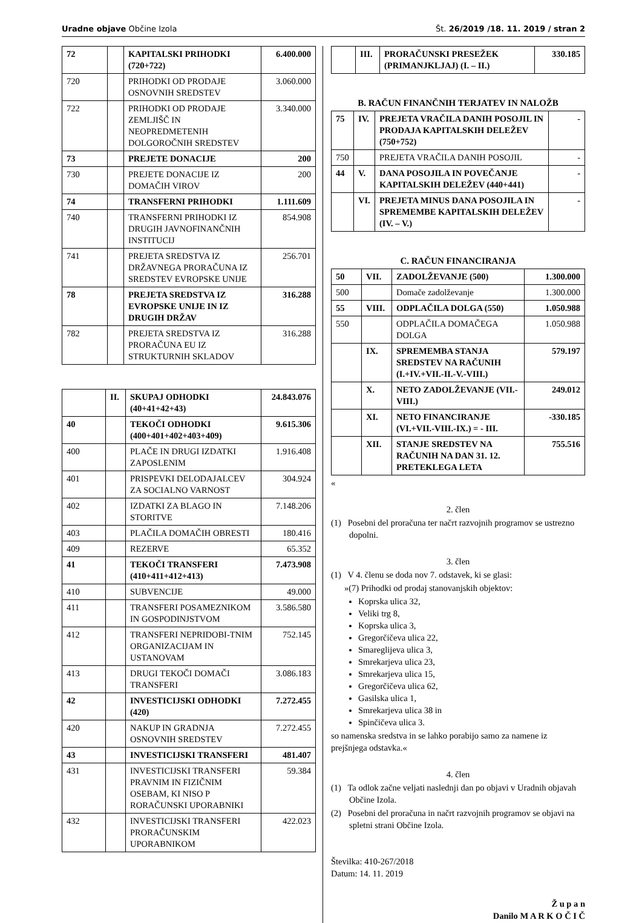Uradne objave Občine Izola Št. 26/2019 /18. 11. 2019 / stran 2
| 72 | | KAPITALSKI PRIHODKI (720+722) | 6.400.000 |
| 720 | | PRIHODKI OD PRODAJE OSNOVNIH SREDSTEV | 3.060.000 |
| 722 | | PRIHODKI OD PRODAJE ZEMLJIŠČ IN NEOPREDMETENIH DOLGOROČNIH SREDSTEV | 3.340.000 |
| 73 | | PREJETE DONACIJE | 200 |
| 730 | | PREJETE DONACIJE IZ DOMAČIH VIROV | 200 |
| 74 | | TRANSFERNI PRIHODKI | 1.111.609 |
| 740 | | TRANSFERNI PRIHODKI IZ DRUGIH JAVNOFINANČNIH INSTITUCIJ | 854.908 |
| 741 | | PREJETA SREDSTVA IZ DRŽAVNEGA PRORAČUNA IZ SREDSTEV EVROPSKE UNIJE | 256.701 |
| 78 | | PREJETA SREDSTVA IZ EVROPSKE UNIJE IN IZ DRUGIH DRŽAV | 316.288 |
| 782 | | PREJETA SREDSTVA IZ PRORAČUNA EU IZ STRUKTURNIH SKLADOV | 316.288 |
| | II. | SKUPAJ ODHODKI (40+41+42+43) | 24.843.076 |
| 40 | | TEKOČI ODHODKI (400+401+402+403+409) | 9.615.306 |
| 400 | | PLAČE IN DRUGI IZDATKI ZAPOSLENIM | 1.916.408 |
| 401 | | PRISPEVKI DELODAJALCEV ZA SOCIALNO VARNOST | 304.924 |
| 402 | | IZDATKI ZA BLAGO IN STORITVE | 7.148.206 |
| 403 | | PLAČILA DOMAČIH OBRESTI | 180.416 |
| 409 | | REZERVE | 65.352 |
| 41 | | TEKOČI TRANSFERI (410+411+412+413) | 7.473.908 |
| 410 | | SUBVENCIJE | 49.000 |
| 411 | | TRANSFERI POSAMEZNIKOM IN GOSPODINJSTVOM | 3.586.580 |
| 412 | | TRANSFERI NEPRIDOBI-TNIM ORGANIZACIJAM IN USTANOVAM | 752.145 |
| 413 | | DRUGI TEKOČI DOMAČI TRANSFERI | 3.086.183 |
| 42 | | INVESTICIJSKI ODHODKI (420) | 7.272.455 |
| 420 | | NAKUP IN GRADNJA OSNOVNIH SREDSTEV | 7.272.455 |
| 43 | | INVESTICIJSKI TRANSFERI | 481.407 |
| 431 | | INVESTICIJSKI TRANSFERI PRAVNIM IN FIZIČNIM OSEBAM, KI NISO P RORAČUNSKI UPORABNIKI | 59.384 |
| 432 | | INVESTICIJSKI TRANSFERI PRORAČUNSKIM UPORABNIKOM | 422.023 |
| | III. | PRORAČUNSKI PRESEŽEK (PRIMANJKLJAJ) (I. – II.) | 330.185 |
B. RAČUN FINANČNIH TERJATEV IN NALOŽB
| 75 | IV. | PREJETA VRAČILA DANIH POSOJIL IN PRODAJA KAPITALSKIH DELEŽEV (750+752) | - |
| 750 | | PREJETA VRAČILA DANIH POSOJIL | - |
| 44 | V. | DANA POSOJILA IN POVEČANJE KAPITALSKIH DELEŽEV (440+441) | - |
| | VI. | PREJETA MINUS DANA POSOJILA IN SPREMEMBE KAPITALSKIH DELEŽEV (IV. – V.) | - |
C. RAČUN FINANCIRANJA
| 50 | VII. | ZADOLŽEVANJE (500) | 1.300.000 |
| 500 | | Domače zadolževanje | 1.300.000 |
| 55 | VIII. | ODPLAČILA DOLGA (550) | 1.050.988 |
| 550 | | ODPLAČILA DOMAČEGA DOLGA | 1.050.988 |
| | IX. | SPREMEMBA STANJA SREDSTEV NA RAČUNIH (I.+IV.+VII.-II.-V.-VIII.) | 579.197 |
| | X. | NETO ZADOLŽEVANJE (VII.-VIII.) | 249.012 |
| | XI. | NETO FINANCIRANJE (VI.+VII.-VIII.-IX.) = - III. | -330.185 |
| | XII. | STANJE SREDSTEV NA RAČUNIH NA DAN 31. 12. PRETEKLEGA LETA | 755.516 |
«
2. člen
(1) Posebni del proračuna ter načrt razvojnih programov se ustrezno dopolni.
3. člen
(1) V 4. členu se doda nov 7. odstavek, ki se glasi:
»(7) Prihodki od prodaj stanovanjskih objektov:
Koprska ulica 32,
Veliki trg 8,
Koprska ulica 3,
Gregorčičeva ulica 22,
Smareglijeva ulica 3,
Smrekarjeva ulica 23,
Smrekarjeva ulica 15,
Gregorčičeva ulica 62,
Gasilska ulica 1,
Smrekarjeva ulica 38 in
Spinčičeva ulica 3.
so namenska sredstva in se lahko porabijo samo za namene iz prejšnjega odstavka.«
4. člen
(1) Ta odlok začne veljati naslednji dan po objavi v Uradnih objavah Občine Izola.
(2) Posebni del proračuna in načrt razvojnih programov se objavi na spletni strani Občine Izola.
Številka: 410-267/2018
Datum: 14. 11. 2019
Ž u p a n
Danilo M A R K O Č I Č